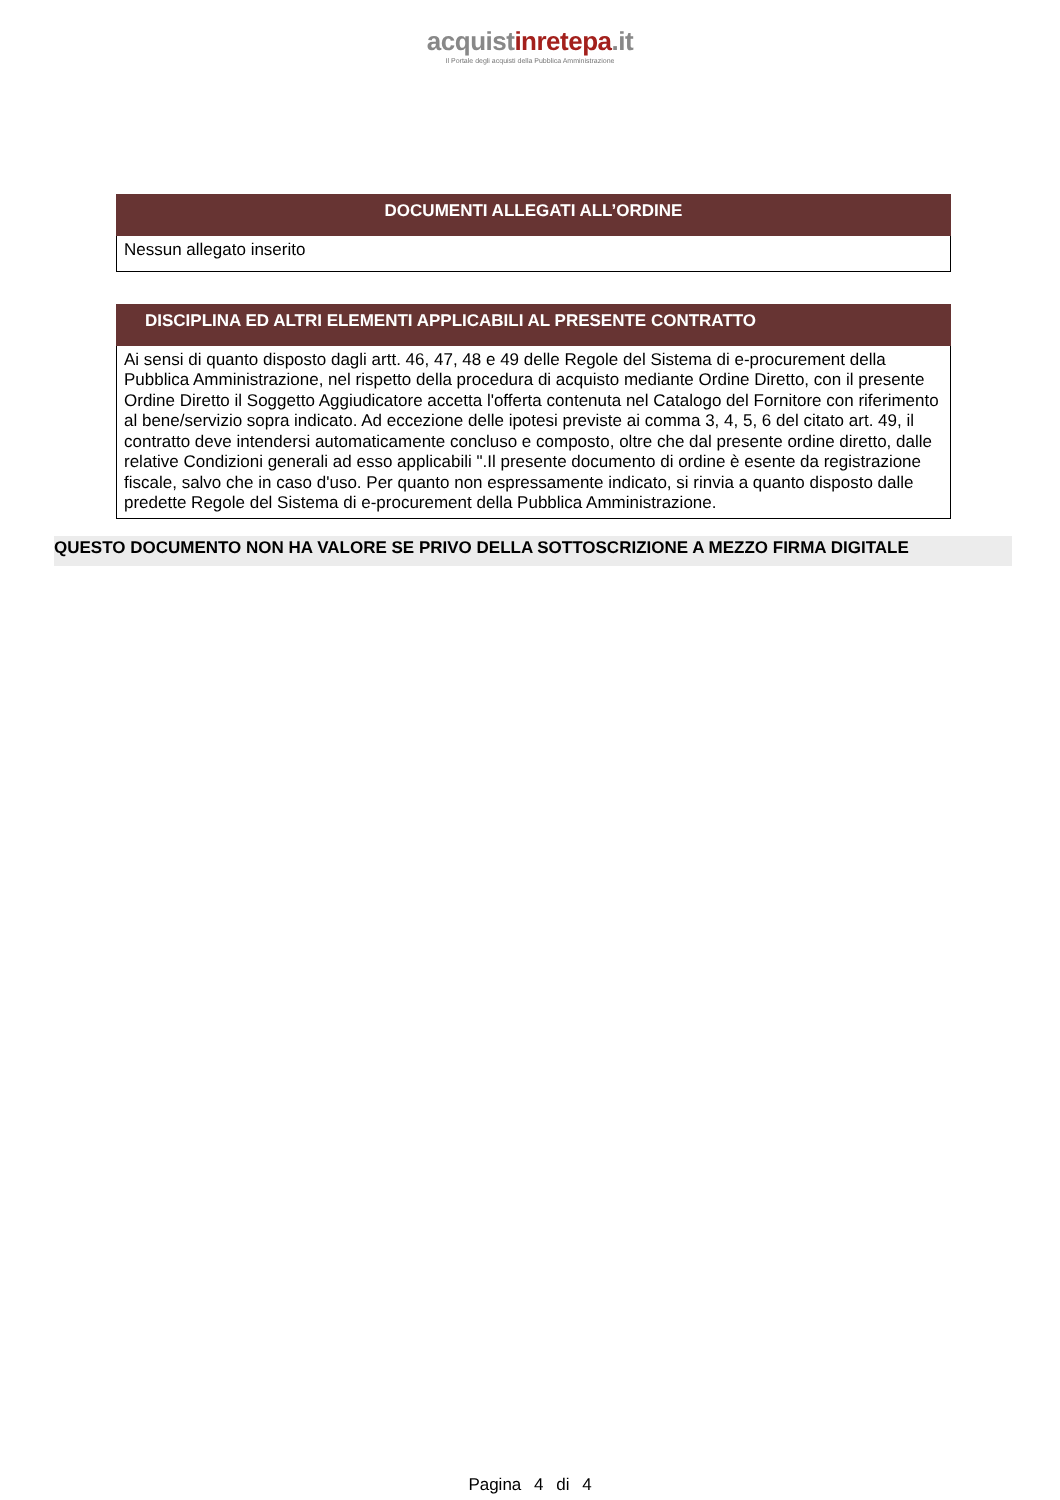acquistinrete pa.it
Il Portale degli acquisti della Pubblica Amministrazione
| DOCUMENTI ALLEGATI ALL’ORDINE |
| --- |
| Nessun allegato inserito |
| DISCIPLINA ED ALTRI ELEMENTI APPLICABILI AL PRESENTE CONTRATTO |
| --- |
| Ai sensi di quanto disposto dagli artt. 46, 47, 48 e 49 delle Regole del Sistema di e-procurement della Pubblica Amministrazione, nel rispetto della procedura di acquisto mediante Ordine Diretto, con il presente Ordine Diretto il Soggetto Aggiudicatore accetta l'offerta contenuta nel Catalogo del Fornitore con riferimento al bene/servizio sopra indicato. Ad eccezione delle ipotesi previste ai comma 3, 4, 5, 6 del citato art. 49, il contratto deve intendersi automaticamente concluso e composto, oltre che dal presente ordine diretto, dalle relative Condizioni generali ad esso applicabili ".Il presente documento di ordine è esente da registrazione fiscale, salvo che in caso d'uso. Per quanto non espressamente indicato, si rinvia a quanto disposto dalle predette Regole del Sistema di e-procurement della Pubblica Amministrazione. |
QUESTO DOCUMENTO NON HA VALORE SE PRIVO DELLA SOTTOSCRIZIONE A MEZZO FIRMA DIGITALE
Pagina 4 di 4